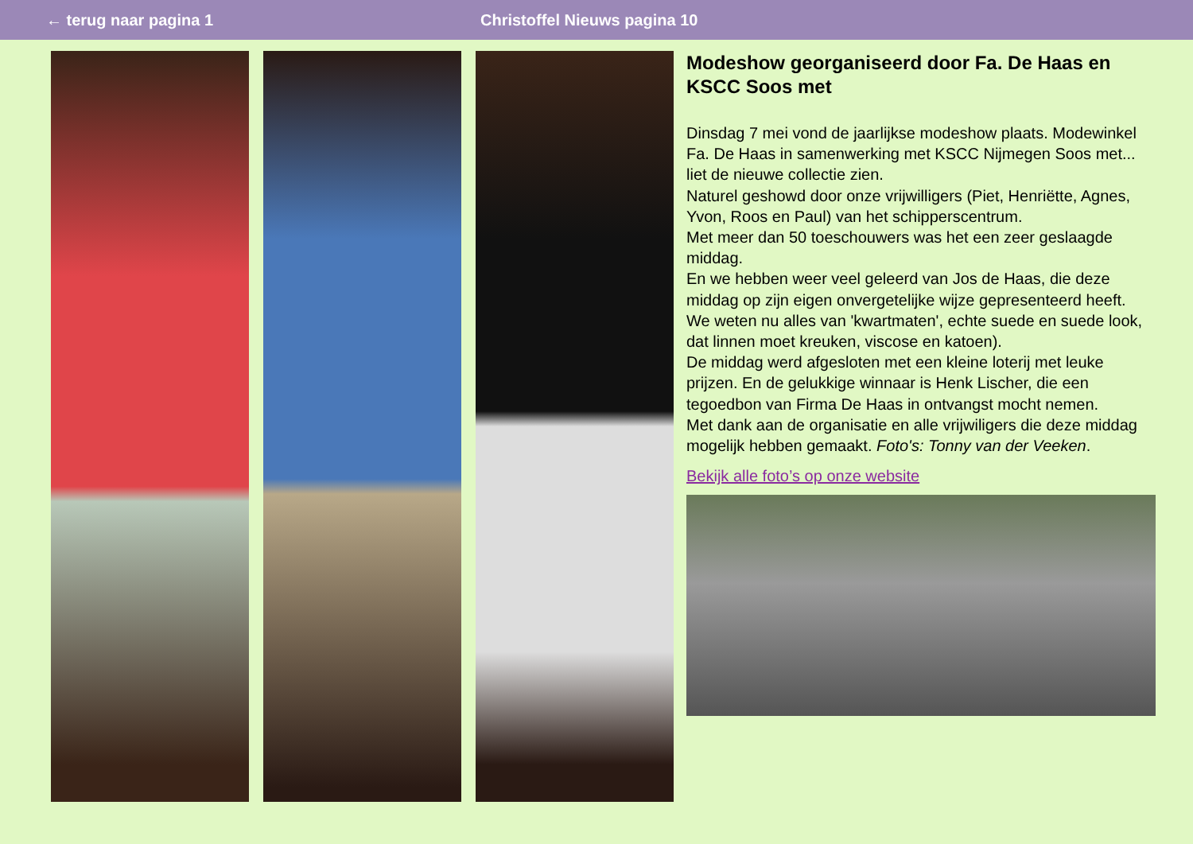← terug naar pagina 1 Christoffel Nieuws pagina 10
Modeshow georganiseerd door Fa. De Haas en KSCC Soos met
Dinsdag 7 mei vond de jaarlijkse modeshow plaats. Modewinkel Fa. De Haas in samenwerking met KSCC Nijmegen Soos met... liet de nieuwe collectie zien.
Naturel geshowd door onze vrijwilligers (Piet, Henriëtte, Agnes, Yvon, Roos en Paul) van het schipperscentrum.
Met meer dan 50 toeschouwers was het een zeer geslaagde middag.
En we hebben weer veel geleerd van Jos de Haas, die deze middag op zijn eigen onvergetelijke wijze gepresenteerd heeft.
We weten nu alles van 'kwartmaten', echte suede en suede look, dat linnen moet kreuken, viscose en katoen).
De middag werd afgesloten met een kleine loterij met leuke prijzen. En de gelukkige winnaar is Henk Lischer, die een tegoedbon van Firma De Haas in ontvangst mocht nemen.
Met dank aan de organisatie en alle vrijwiligers die deze middag mogelijk hebben gemaakt. Foto's: Tonny van der Veeken.
Bekijk alle foto’s op onze website